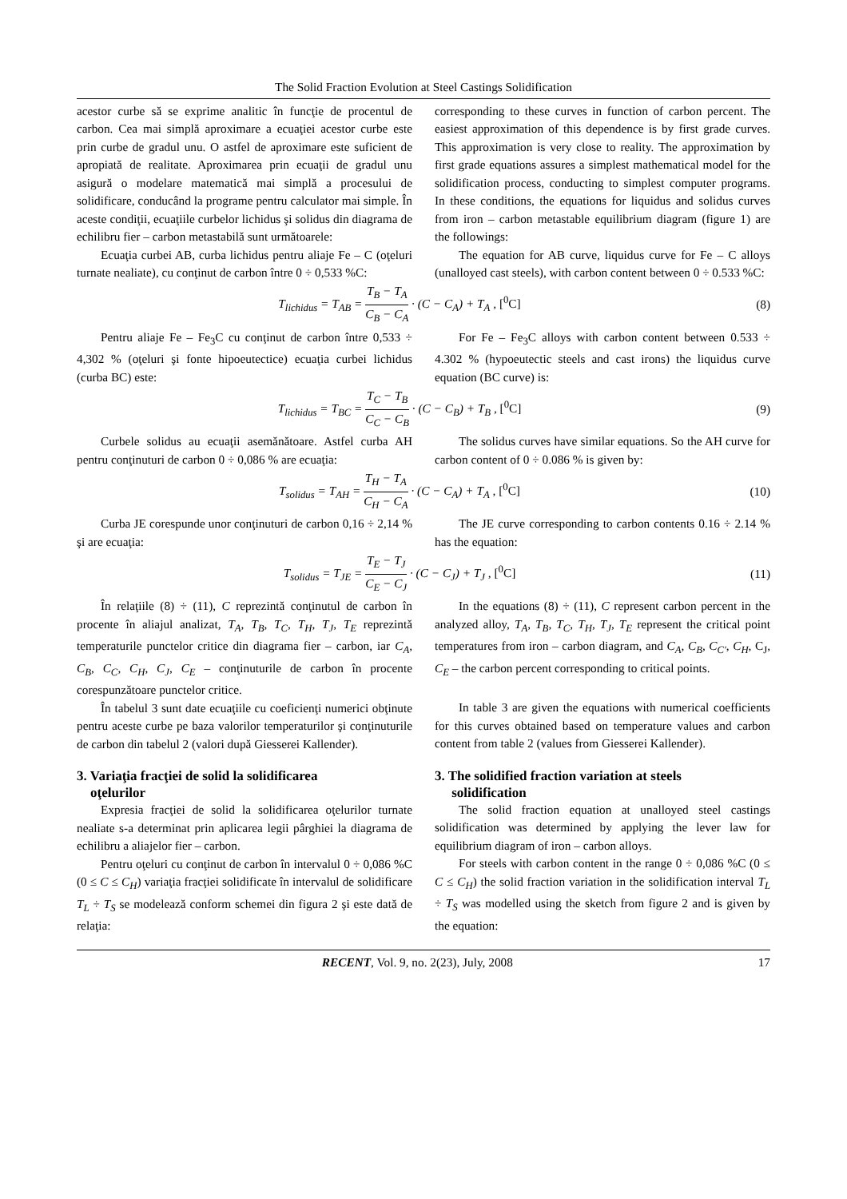The Solid Fraction Evolution at Steel Castings Solidification
acestor curbe să se exprime analitic în funcţie de procentul de carbon. Cea mai simplă aproximare a ecuaţiei acestor curbe este prin curbe de gradul unu. O astfel de aproximare este suficient de apropiată de realitate. Aproximarea prin ecuaţii de gradul unu asigură o modelare matematică mai simplă a procesului de solidificare, conducând la programe pentru calculator mai simple. În aceste condiţii, ecuaţiile curbelor lichidus şi solidus din diagrama de echilibru fier – carbon metastabilă sunt următoarele:
Ecuaţia curbei AB, curba lichidus pentru aliaje Fe – C (oţeluri turnate nealiate), cu conţinut de carbon între 0 ÷ 0,533 %C:
corresponding to these curves in function of carbon percent. The easiest approximation of this dependence is by first grade curves. This approximation is very close to reality. The approximation by first grade equations assures a simplest mathematical model for the solidification process, conducting to simplest computer programs. In these conditions, the equations for liquidus and solidus curves from iron – carbon metastable equilibrium diagram (figure 1) are the followings:
The equation for AB curve, liquidus curve for Fe – C alloys (unalloyed cast steels), with carbon content between 0 ÷ 0.533 %C:
T<sub>lichidus</sub> = T<sub>AB</sub> = T<sub>B</sub> − T<sub>A</sub> C<sub>B</sub> − C<sub>A</sub> · (C − C<sub>A</sub>) + T<sub>A</sub> , [<sup>0</sup>C]
(8)
Pentru aliaje Fe – Fe<sub>3</sub>C cu conţinut de carbon între 0,533 ÷ 4,302 % (oţeluri şi fonte hipoeutectice) ecuaţia curbei lichidus (curba BC) este:
For Fe – Fe<sub>3</sub>C alloys with carbon content between 0.533 ÷ 4.302 % (hypoeutectic steels and cast irons) the liquidus curve equation (BC curve) is:
T<sub>lichidus</sub> = T<sub>BC</sub> = T<sub>C</sub> − T<sub>B</sub> C<sub>C</sub> − C<sub>B</sub> · (C − C<sub>B</sub>) + T<sub>B</sub> , [<sup>0</sup>C]
(9)
Curbele solidus au ecuaţii asemănătoare. Astfel curba AH pentru conţinuturi de carbon 0 ÷ 0,086 % are ecuaţia:
The solidus curves have similar equations. So the AH curve for carbon content of 0 ÷ 0.086 % is given by:
T<sub>solidus</sub> = T<sub>AH</sub> = T<sub>H</sub> − T<sub>A</sub> C<sub>H</sub> − C<sub>A</sub> · (C − C<sub>A</sub>) + T<sub>A</sub> , [<sup>0</sup>C]
(10)
Curba JE corespunde unor conţinuturi de carbon 0,16 ÷ 2,14 % şi are ecuaţia:
The JE curve corresponding to carbon contents 0.16 ÷ 2.14 % has the equation:
T<sub>solidus</sub> = T<sub>JE</sub> = T<sub>E</sub> − T<sub>J</sub> C<sub>E</sub> − C<sub>J</sub> · (C − C<sub>J</sub>) + T<sub>J</sub> , [<sup>0</sup>C]
(11)
În relaţiile (8) ÷ (11), C reprezintă conţinutul de carbon în procente în aliajul analizat, T<sub>A</sub>, T<sub>B</sub>, T<sub>C</sub>, T<sub>H</sub>, T<sub>J</sub>, T<sub>E</sub> reprezintă temperaturile punctelor critice din diagrama fier – carbon, iar C<sub>A</sub>, C<sub>B</sub>, C<sub>C</sub>, C<sub>H</sub>, C<sub>J</sub>, C<sub>E</sub> – conţinuturile de carbon în procente corespunzătoare punctelor critice.
În tabelul 3 sunt date ecuaţiile cu coeficienţi numerici obţinute pentru aceste curbe pe baza valorilor temperaturilor şi conţinuturile de carbon din tabelul 2 (valori după Giesserei Kallender).
3. Variaţia fracţiei de solid la solidificarea
oţelurilor
Expresia fracţiei de solid la solidificarea oţelurilor turnate nealiate s-a determinat prin aplicarea legii pârghiei la diagrama de echilibru a aliajelor fier – carbon.
Pentru oţeluri cu conţinut de carbon în intervalul 0 ÷ 0,086 %C (0 ≤ C ≤ C<sub>H</sub>) variaţia fracţiei solidificate în intervalul de solidificare T<sub>L</sub> ÷ T<sub>S</sub> se modelează conform schemei din figura 2 şi este dată de relaţia:
In the equations (8) ÷ (11), C represent carbon percent in the analyzed alloy, T<sub>A</sub>, T<sub>B</sub>, T<sub>C</sub>, T<sub>H</sub>, T<sub>J</sub>, T<sub>E</sub> represent the critical point temperatures from iron – carbon diagram, and C<sub>A</sub>, C<sub>B</sub>, C<sub>C'</sub>, C<sub>H</sub>, C<sub>J</sub>, C<sub>E</sub> – the carbon percent corresponding to critical points.
In table 3 are given the equations with numerical coefficients for this curves obtained based on temperature values and carbon content from table 2 (values from Giesserei Kallender).
3. The solidified fraction variation at steels
solidification
The solid fraction equation at unalloyed steel castings solidification was determined by applying the lever law for equilibrium diagram of iron – carbon alloys.
For steels with carbon content in the range 0 ÷ 0,086 %C (0 ≤ C ≤ C<sub>H</sub>) the solid fraction variation in the solidification interval T<sub>L</sub> ÷ T<sub>S</sub> was modelled using the sketch from figure 2 and is given by the equation:
RECENT, Vol. 9, no. 2(23), July, 2008
17